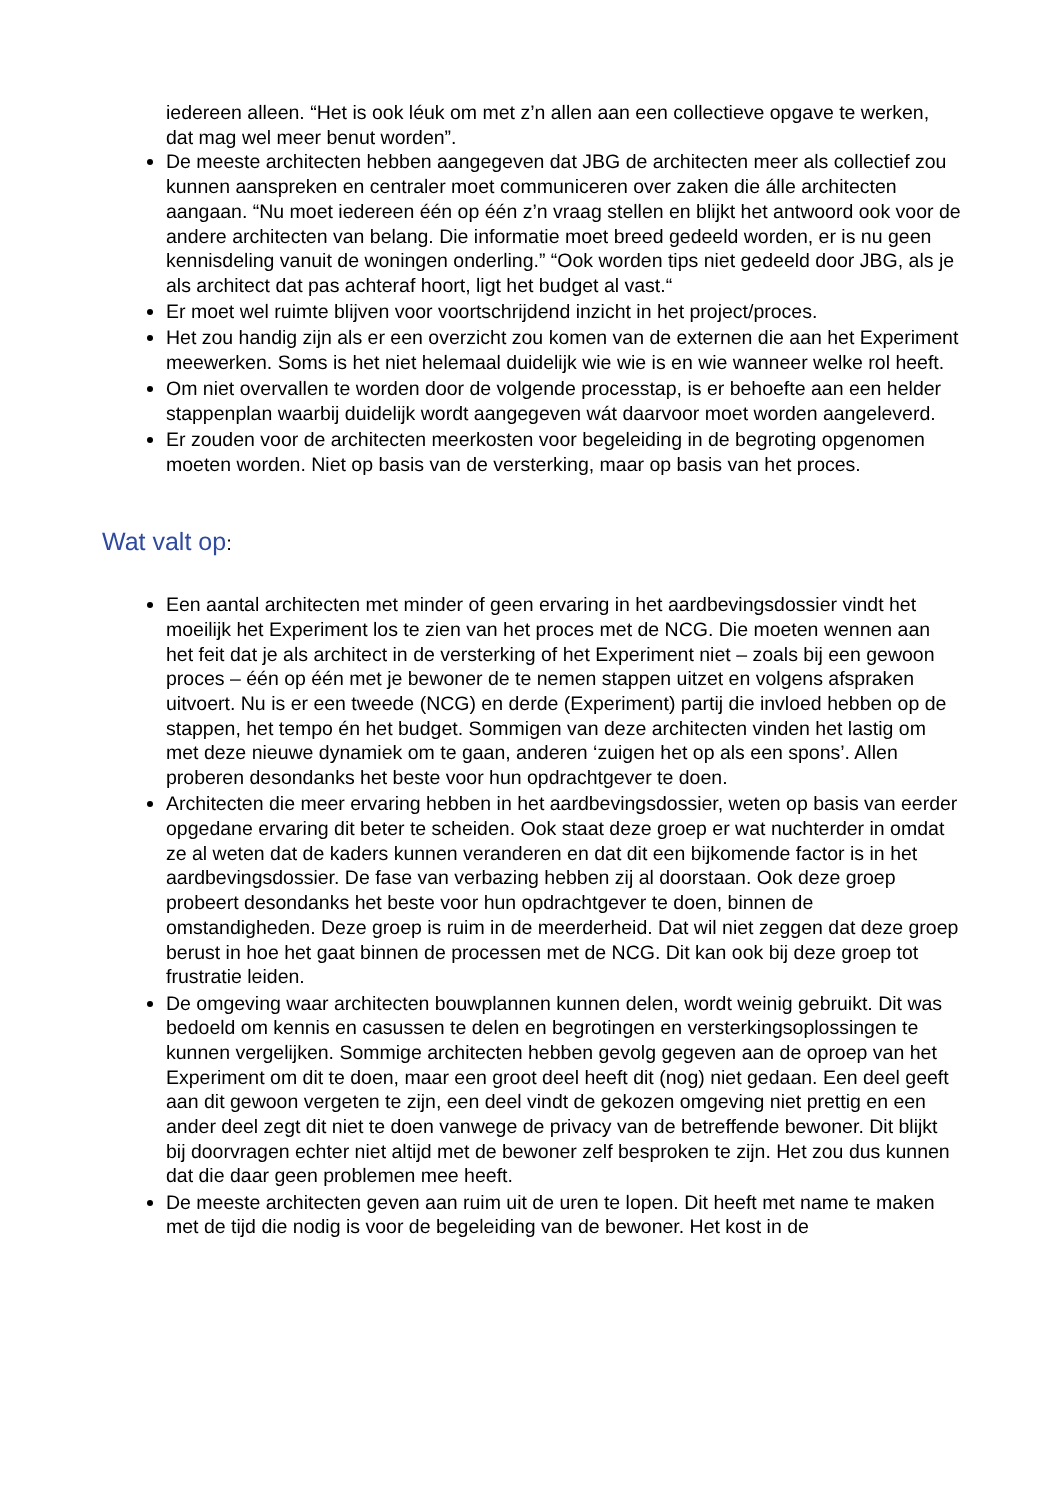iedereen alleen. “Het is ook léuk om met z’n allen aan een collectieve opgave te werken, dat mag wel meer benut worden”.
De meeste architecten hebben aangegeven dat JBG de architecten meer als collectief zou kunnen aanspreken en centraler moet communiceren over zaken die álle architecten aangaan. “Nu moet iedereen één op één z’n vraag stellen en blijkt het antwoord ook voor de andere architecten van belang. Die informatie moet breed gedeeld worden, er is nu geen kennisdeling vanuit de woningen onderling.” “Ook worden tips niet gedeeld door JBG, als je als architect dat pas achteraf hoort, ligt het budget al vast.“
Er moet wel ruimte blijven voor voortschrijdend inzicht in het project/proces.
Het zou handig zijn als er een overzicht zou komen van de externen die aan het Experiment meewerken. Soms is het niet helemaal duidelijk wie wie is en wie wanneer welke rol heeft.
Om niet overvallen te worden door de volgende processtap, is er behoefte aan een helder stappenplan waarbij duidelijk wordt aangegeven wát daarvoor moet worden aangeleverd.
Er zouden voor de architecten meerkosten voor begeleiding in de begroting opgenomen moeten worden. Niet op basis van de versterking, maar op basis van het proces.
Wat valt op:
Een aantal architecten met minder of geen ervaring in het aardbevingsdossier vindt het moeilijk het Experiment los te zien van het proces met de NCG. Die moeten wennen aan het feit dat je als architect in de versterking of het Experiment niet – zoals bij een gewoon proces – één op één met je bewoner de te nemen stappen uitzet en volgens afspraken uitvoert. Nu is er een tweede (NCG) en derde (Experiment) partij die invloed hebben op de stappen, het tempo én het budget. Sommigen van deze architecten vinden het lastig om met deze nieuwe dynamiek om te gaan, anderen ‘zuigen het op als een spons’. Allen proberen desondanks het beste voor hun opdrachtgever te doen.
Architecten die meer ervaring hebben in het aardbevingsdossier, weten op basis van eerder opgedane ervaring dit beter te scheiden. Ook staat deze groep er wat nuchterder in omdat ze al weten dat de kaders kunnen veranderen en dat dit een bijkomende factor is in het aardbevingsdossier. De fase van verbazing hebben zij al doorstaan. Ook deze groep probeert desondanks het beste voor hun opdrachtgever te doen, binnen de omstandigheden. Deze groep is ruim in de meerderheid. Dat wil niet zeggen dat deze groep berust in hoe het gaat binnen de processen met de NCG. Dit kan ook bij deze groep tot frustratie leiden.
De omgeving waar architecten bouwplannen kunnen delen, wordt weinig gebruikt. Dit was bedoeld om kennis en casussen te delen en begrotingen en versterkingsoplossingen te kunnen vergelijken. Sommige architecten hebben gevolg gegeven aan de oproep van het Experiment om dit te doen, maar een groot deel heeft dit (nog) niet gedaan. Een deel geeft aan dit gewoon vergeten te zijn, een deel vindt de gekozen omgeving niet prettig en een ander deel zegt dit niet te doen vanwege de privacy van de betreffende bewoner. Dit blijkt bij doorvragen echter niet altijd met de bewoner zelf besproken te zijn. Het zou dus kunnen dat die daar geen problemen mee heeft.
De meeste architecten geven aan ruim uit de uren te lopen. Dit heeft met name te maken met de tijd die nodig is voor de begeleiding van de bewoner. Het kost in de